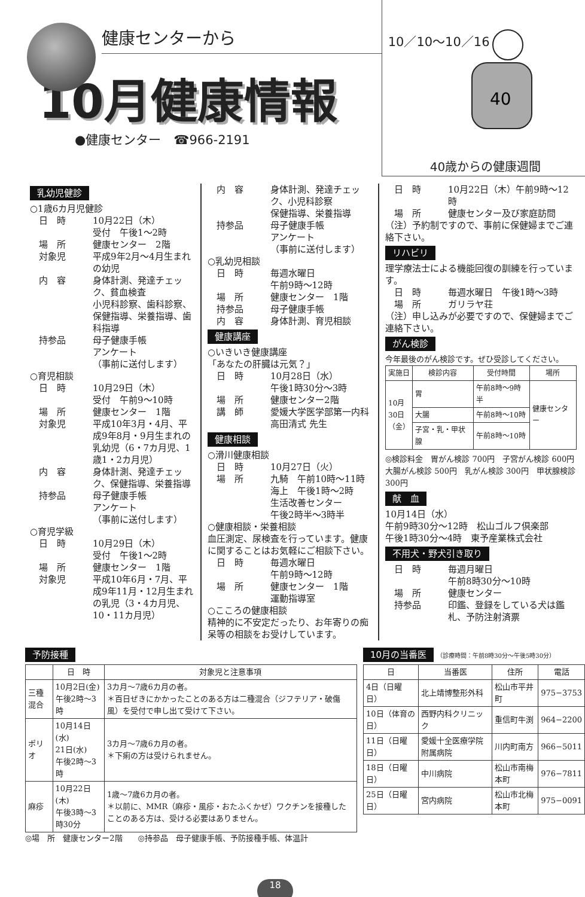健康センターから
10月健康情報
●健康センター　☎966-2191
10／10〜10／16
40
40歳からの健康週間
乳幼児健診
○1歳6カ月児健診
日　時 10月22日（木）
受付　午後1〜2時
場　所 健康センター　2階
対象児 平成9年2月〜4月生まれの幼児
内　容 身体計測、発達チェック、貧血検査
小児科診察、歯科診察、保健指導、栄養指導、歯科指導
持参品 母子健康手帳
アンケート
（事前に送付します）
○育児相談
日　時 10月29日（木）
受付　午前9〜10時
場　所 健康センター　1階
対象児 平成10年3月・4月、平成9年8月・9月生まれの乳幼児（6・7カ月児、1歳1・2カ月児）
内　容 身体計測、発達チェック、保健指導、栄養指導
持参品 母子健康手帳
アンケート
（事前に送付します）
○育児学級
日　時 10月29日（木）
受付　午後1〜2時
場　所 健康センター　1階
対象児 平成10年6月・7月、平成9年11月・12月生まれの乳児（3・4カ月児、10・11カ月児）
内　容 身体計測、発達チェック、小児科診察
保健指導、栄養指導
持参品 母子健康手帳
アンケート
（事前に送付します）
○乳幼児相談
日　時 毎週水曜日
午前9時〜12時
場　所 健康センター　1階
持参品 母子健康手帳
内　容 身体計測、育児相談
健康講座
○いきいき健康講座
「あなたの肝臓は元気？」
日　時 10月28日（水）
午後1時30分〜3時
場　所 健康センター2階
講　師 愛媛大学医学部第一内科
高田清式 先生
健康相談
○滑川健康相談
日　時 10月27日（火）
場　所 九騎　午前10時〜11時
海上　午後1時〜2時
生活改善センター
午後2時半〜3時半
○健康相談・栄養相談
血圧測定、尿検査を行っています。健康に関することはお気軽にご相談下さい。
日　時 毎週水曜日
午前9時〜12時
場　所 健康センター　1階
運動指導室
○こころの健康相談
精神的に不安定だったり、お年寄りの痴呆等の相談をお受けしています。
日　時 10月22日（木）午前9時〜12時
場　所 健康センター及び家庭訪問
（注）予約制ですので、事前に保健婦までご連絡下さい。
リハビリ
理学療法士による機能回復の訓練を行っています。
日　時 毎週水曜日　午後1時〜3時
場　所 ガリラヤ荘
（注）申し込みが必要ですので、保健婦までご連絡下さい。
がん検診
今年最後のがん検診です。ぜひ受診してください。
| 実施日 | 検診内容 | 受付時間 | 場所 |
| --- | --- | --- | --- |
| 10月 30日 （金） | 胃 | 午前8時〜9時半 | 健康センター |
| | 大腸 | 午前8時〜10時 | |
| | 子宮・乳・甲状腺 | 午前8時〜10時 | |
◎検診料金　胃がん検診 700円　子宮がん検診 600円　大腸がん検診 500円　乳がん検診 300円　甲状腺検診 300円
献　血
10月14日（水）
午前9時30分〜12時　松山ゴルフ倶楽部
午後1時30分〜4時　東予産業株式会社
不用犬・野犬引き取り
日　時 毎週月曜日
午前8時30分〜10時
場　所 健康センター
持参品 印鑑、登録をしている犬は鑑札、予防注射済票
予防接種
| | 日 時 | 対象児と注意事項 |
| --- | --- | --- |
| 三種混合 | 10月2日(金) 午後2時〜3時 | 3カ月〜7歳6カ月の者。 ＊百日ぜきにかかったことのある方は二種混合（ジフテリア・破傷風）を受付で申し出て受けて下さい。 |
| ポリオ | 10月14日(水) 21日(水) 午後2時〜3時 | 3カ月〜7歳6カ月の者。 ＊下痢の方は受けられません。 |
| 麻疹 | 10月22日(木) 午後3時〜3時30分 | 1歳〜7歳6カ月の者。 ＊以前に、MMR（麻疹・風疹・おたふくかぜ）ワクチンを接種したことのある方は、受ける必要はありません。 |
◎場　所　健康センター2階　　◎持参品　母子健康手帳、予防接種手帳、体温計
10月の当番医
（診療時間：午前8時30分〜午後5時30分）
| 日 | 当番医 | 住所 | 電話 |
| --- | --- | --- | --- |
| 4日（日曜日） | 北上靖博整形外科 | 松山市平井町 | 975−3753 |
| 10日（体育の日） | 西野内科クリニック | 重信町牛渕 | 964−2200 |
| 11日（日曜日） | 愛媛十全医療学院附属病院 | 川内町南方 | 966−5011 |
| 18日（日曜日） | 中川病院 | 松山市南梅本町 | 976−7811 |
| 25日（日曜日） | 宮内病院 | 松山市北梅本町 | 975−0091 |
18